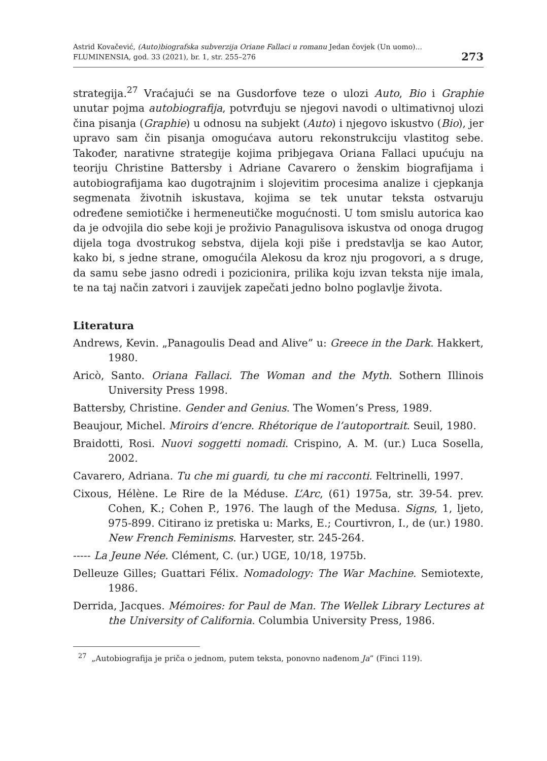Astrid Kovačević, (Auto)biografska subverzija Oriane Fallaci u romanu Jedan čovjek (Un uomo)...
FLUMINENSIA, god. 33 (2021), br. 1, str. 255–276
273
strategija.<sup>27</sup> Vraćajući se na Gusdorfove teze o ulozi Auto, Bio i Graphie unutar pojma autobiografija, potvrđuju se njegovi navodi o ultimativnoj ulozi čina pisanja (Graphie) u odnosu na subjekt (Auto) i njegovo iskustvo (Bio), jer upravo sam čin pisanja omogućava autoru rekonstrukciju vlastitog sebe. Također, narativne strategije kojima pribjegava Oriana Fallaci upućuju na teoriju Christine Battersby i Adriane Cavarero o ženskim biografijama i autobiografijama kao dugotrajnim i slojevitim procesima analize i cjepkanja segmenata životnih iskustava, kojima se tek unutar teksta ostvaruju određene semiotičke i hermeneutičke mogućnosti. U tom smislu autorica kao da je odvojila dio sebe koji je proživio Panagulisova iskustva od onoga drugog dijela toga dvostrukog sebstva, dijela koji piše i predstavlja se kao Autor, kako bi, s jedne strane, omogućila Alekosu da kroz nju progovori, a s druge, da samu sebe jasno odredi i pozicionira, prilika koju izvan teksta nije imala, te na taj način zatvori i zauvijek zapečati jedno bolno poglavlje života.
Literatura
Andrews, Kevin. „Panagoulis Dead and Alive” u: Greece in the Dark. Hakkert, 1980.
Aricò, Santo. Oriana Fallaci. The Woman and the Myth. Sothern Illinois University Press 1998.
Battersby, Christine. Gender and Genius. The Women’s Press, 1989.
Beaujour, Michel. Miroirs d’encre. Rhétorique de l’autoportrait. Seuil, 1980.
Braidotti, Rosi. Nuovi soggetti nomadi. Crispino, A. M. (ur.) Luca Sosella, 2002.
Cavarero, Adriana. Tu che mi guardi, tu che mi racconti. Feltrinelli, 1997.
Cixous, Hélène. Le Rire de la Méduse. L’Arc, (61) 1975a, str. 39-54. prev. Cohen, K.; Cohen P., 1976. The laugh of the Medusa. Signs, 1, ljeto, 975-899. Citirano iz pretiska u: Marks, E.; Courtivron, I., de (ur.) 1980. New French Feminisms. Harvester, str. 245-264.
----- La Jeune Née. Clément, C. (ur.) UGE, 10/18, 1975b.
Delleuze Gilles; Guattari Félix. Nomadology: The War Machine. Semiotexte, 1986.
Derrida, Jacques. Mémoires: for Paul de Man. The Wellek Library Lectures at the University of California. Columbia University Press, 1986.
<sup>27</sup> „Autobiografija je priča o jednom, putem teksta, ponovno nađenom Ja” (Finci 119).